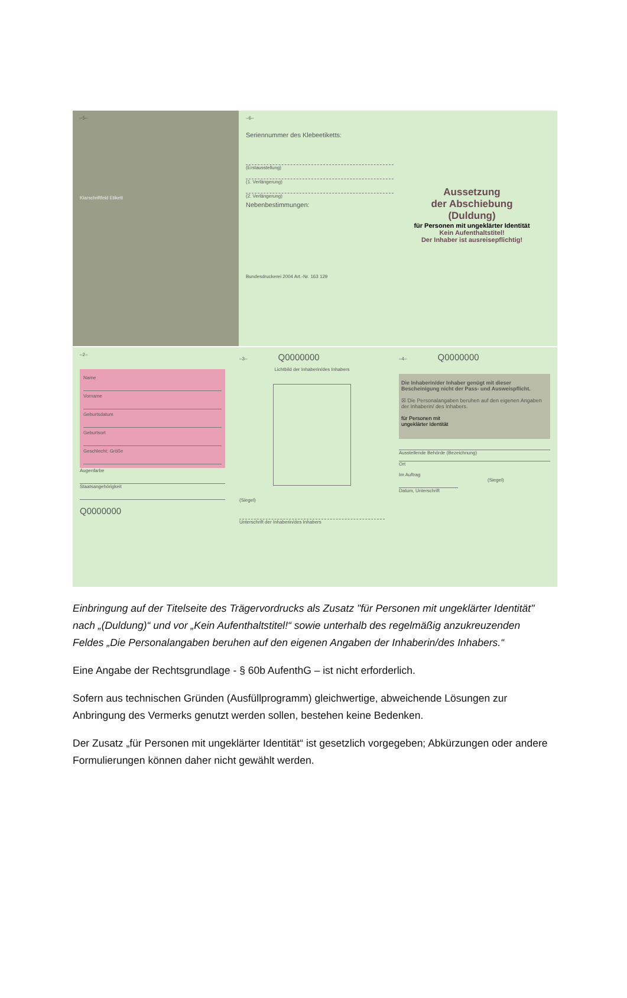–5–
Klarschriftfeld Etikett
–6–
Seriennummer des Klebeetiketts:
(Erstausstellung)
(1. Verlängerung)
(2. Verlängerung)
Nebenbestimmungen:
Bundesdruckerei 2004 Art.-Nr. 163 129
Aussetzung
der Abschiebung
(Duldung)
für Personen mit ungeklärter Identität
Kein Aufenthaltstitel!
Der Inhaber ist ausreisepflichtig!
–2–
Name
Vorname
Geburtsdatum
Geburtsort
Geschlecht; Größe
Augenfarbe
Staatsangehörigkeit
Q0000000
–3– Q0000000
Lichtbild der Inhaberin/des Inhabers
(Siegel)
Unterschrift der Inhaberin/des Inhabers
–4– Q0000000
Die Inhaberin/der Inhaber genügt mit dieser Bescheinigung nicht der Pass- und Ausweispflicht.
☒ Die Personalangaben beruhen auf den eigenen Angaben der Inhaberin/ des Inhabers.
für Personen mit
ungeklärter Identität
Ausstellende Behörde (Bezeichnung)
Ort
Im Auftrag
(Siegel)
Datum, Unterschrift
Einbringung auf der Titelseite des Trägervordrucks als Zusatz "für Personen mit ungeklärter Identität" nach „(Duldung)“ und vor „Kein Aufenthaltstitel!“ sowie unterhalb des regelmäßig anzukreuzenden Feldes „Die Personalangaben beruhen auf den eigenen Angaben der Inhaberin/des Inhabers.“
Eine Angabe der Rechtsgrundlage - § 60b AufenthG – ist nicht erforderlich.
Sofern aus technischen Gründen (Ausfüllprogramm) gleichwertige, abweichende Lösungen zur Anbringung des Vermerks genutzt werden sollen, bestehen keine Bedenken.
Der Zusatz „für Personen mit ungeklärter Identität“ ist gesetzlich vorgegeben; Abkürzungen oder andere Formulierungen können daher nicht gewählt werden.